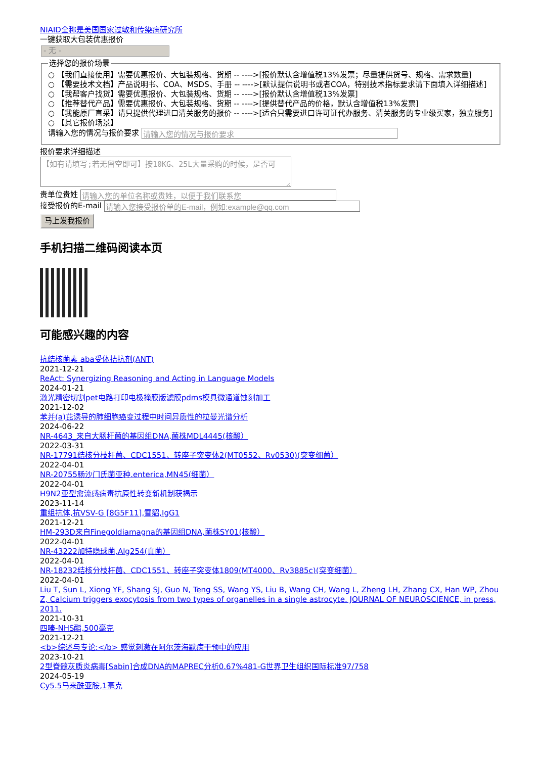NIAID全称是美国国家过敏和传染病研究所
一键获取大包装优惠报价
- 无 -
选择您的报价场景
○ 【我们直接使用】需要优惠报价、大包装规格、货期 -- ---->[报价默认含增值税13%发票；尽量提供货号、规格、需求数量]
○ 【需要技术文档】产品说明书、COA、MSDS、手册 -- ---->[默认提供说明书或者COA，特别技术指标要求请下面填入详细描述]
○ 【我帮客户找货】需要优惠报价、大包装规格、货期 -- ---->[报价默认含增值税13%发票]
○ 【推荐替代产品】需要优惠报价、大包装规格、货期 -- ---->[提供替代产品的价格，默认含增值税13%发票]
○ 【我能原厂直采】请只提供代理进口清关服务的报价 -- ---->[适合只需要进口许可证代办服务、清关服务的专业级买家，独立服务]
○ 【其它报价场景】
请输入您的情况与报价要求
报价要求详细描述
【如有请填写;若无留空即可】按10KG、25L大量采购的时候，是否可
贵单位贵姓
接受报价的E-mail
马上发我报价
手机扫描二维码阅读本页
可能感兴趣的内容
抗结核菌素 aba受体拮抗剂(ANT)
2021-12-21
ReAct: Synergizing Reasoning and Acting in Language Models
2024-01-21
激光精密切割pet电路打印电极掩膜版滤膜pdms模具微通道蚀刻加工
2021-12-02
苯并(a)芘诱导的肺细胞癌变过程中时间异质性的拉曼光谱分析
2024-06-22
NR-4643_来自大肠杆菌的基因组DNA,菌株MDL4445(核酸）
2022-03-31
NR-17791结核分枝杆菌、CDC1551、转座子突变体2(MT0552、Rv0530)(突变细菌）
2022-04-01
NR-20755肠沙门氏菌亚种.enterica,MN45(细菌）
2022-04-01
H9N2亚型禽流感病毒抗原性转变新机制获揭示
2023-11-14
重组抗体,抗VSV-G [8G5F11],雪貂,IgG1
2021-12-21
HM-293D来自Finegoldiamagna的基因组DNA,菌株SY01(核酸）
2022-04-01
NR-43222加特隐球菌,Alg254(真菌）
2022-04-01
NR-18232结核分枝杆菌、CDC1551、转座子突变体1809(MT4000、Rv3885c)(突变细菌）
2022-04-01
Liu T, Sun L, Xiong YF, Shang SJ, Guo N, Teng SS, Wang YS, Liu B, Wang CH, Wang L, Zheng LH, Zhang CX, Han WP, Zhou Z, Calcium triggers exocytosis from two types of organelles in a single astrocyte. JOURNAL OF NEUROSCIENCE, in press, 2011.
2021-10-31
四嗪-NHS酯,500毫克
2021-12-21
<b>综述与专论:</b> 感觉刺激在阿尔茨海默病干预中的应用
2023-10-21
2型脊髓灰质炎病毒[Sabin]合成DNA的MAPREC分析0.67%481-G世界卫生组织国际标准97/758
2024-05-19
Cy5.5马来酰亚胺,1毫克